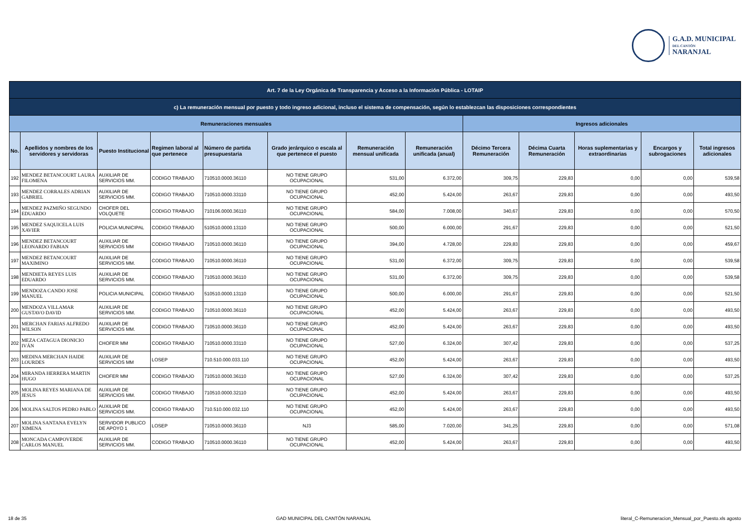G.A.D. MUNICIPAL
DEL CANTÓN
NARANJAL
| Art. 7 de la Ley Orgánica de Transparencia y Acceso a la Información Pública - LOTAIP | | | | | | | | | | | | |
| c) La remuneración mensual por puesto y todo ingreso adicional, incluso el sistema de compensación, según lo establezcan las disposiciones correspondientes | | | | | | | | | | | | |
| Remuneraciones mensuales | | | | | | | | Ingresos adicionales | | | | |
| No. | Apellidos y nombres de los servidores y servidoras | Puesto Institucional | Regimen laboral al que pertenece | Número de partida presupuestaria | Grado jerárquico o escala al que pertenece el puesto | Remuneración mensual unificada | Remuneración unificada (anual) | Décimo Tercera Remuneración | Décima Cuarta Remuneración | Horas suplementarias y extraordinarias | Encargos y subrogaciones | Total ingresos adicionales |
| 192 | MENDEZ BETANCOURT LAURA FILOMENA | AUXILIAR DE SERVICIOS MM. | CODIGO TRABAJO | 710510.0000.36110 | NO TIENE GRUPO OCUPACIONAL | 531,00 | 6.372,00 | 309,75 | 229,83 | 0,00 | 0,00 | 539,58 |
| 193 | MENDEZ CORRALES ADRIAN GABRIEL | AUXILIAR DE SERVICIOS MM. | CODIGO TRABAJO | 710510.0000.33110 | NO TIENE GRUPO OCUPACIONAL | 452,00 | 5.424,00 | 263,67 | 229,83 | 0,00 | 0,00 | 493,50 |
| 194 | MENDEZ PAZMIÑO SEGUNDO EDUARDO | CHOFER DEL VOLQUETE | CODIGO TRABAJO | 710106.0000.36110 | NO TIENE GRUPO OCUPACIONAL | 584,00 | 7.008,00 | 340,67 | 229,83 | 0,00 | 0,00 | 570,50 |
| 195 | MENDEZ SAQUICELA LUIS XAVIER | POLICIA MUNICIPAL | CODIGO TRABAJO | 510510.0000.13110 | NO TIENE GRUPO OCUPACIONAL | 500,00 | 6.000,00 | 291,67 | 229,83 | 0,00 | 0,00 | 521,50 |
| 196 | MENDEZ BETANCOURT LEONARDO FABIAN | AUXILIAR DE SERVICIOS MM | CODIGO TRABAJO | 710510.0000.36110 | NO TIENE GRUPO OCUPACIONAL | 394,00 | 4.728,00 | 229,83 | 229,83 | 0,00 | 0,00 | 459,67 |
| 197 | MENDEZ BETANCOURT MAXIMINO | AUXILIAR DE SERVICIOS MM. | CODIGO TRABAJO | 710510.0000.36110 | NO TIENE GRUPO OCUPACIONAL | 531,00 | 6.372,00 | 309,75 | 229,83 | 0,00 | 0,00 | 539,58 |
| 198 | MENDIETA REYES LUIS EDUARDO | AUXILIAR DE SERVICIOS MM. | CODIGO TRABAJO | 710510.0000.36110 | NO TIENE GRUPO OCUPACIONAL | 531,00 | 6.372,00 | 309,75 | 229,83 | 0,00 | 0,00 | 539,58 |
| 199 | MENDOZA CANDO JOSE MANUEL | POLICIA MUNICIPAL | CODIGO TRABAJO | 510510.0000.13110 | NO TIENE GRUPO OCUPACIONAL | 500,00 | 6.000,00 | 291,67 | 229,83 | 0,00 | 0,00 | 521,50 |
| 200 | MENDOZA VILLAMAR GUSTAVO DAVID | AUXILIAR DE SERVICIOS MM. | CODIGO TRABAJO | 710510.0000.36110 | NO TIENE GRUPO OCUPACIONAL | 452,00 | 5.424,00 | 263,67 | 229,83 | 0,00 | 0,00 | 493,50 |
| 201 | MERCHAN FARIAS ALFREDO WILSON | AUXILIAR DE SERVICIOS MM. | CODIGO TRABAJO | 710510.0000.36110 | NO TIENE GRUPO OCUPACIONAL | 452,00 | 5.424,00 | 263,67 | 229,83 | 0,00 | 0,00 | 493,50 |
| 202 | MEZA CATAGUA DIONICIO IVÁN | CHOFER MM | CODIGO TRABAJO | 710510.0000.33110 | NO TIENE GRUPO OCUPACIONAL | 527,00 | 6.324,00 | 307,42 | 229,83 | 0,00 | 0,00 | 537,25 |
| 203 | MEDINA MERCHAN HAIDE LOURDES | AUXILIAR DE SERVICIOS MM | LOSEP | 710.510.000.033.110 | NO TIENE GRUPO OCUPACIONAL | 452,00 | 5.424,00 | 263,67 | 229,83 | 0,00 | 0,00 | 493,50 |
| 204 | MIRANDA HERRERA MARTIN HUGO | CHOFER MM | CODIGO TRABAJO | 710510.0000.36110 | NO TIENE GRUPO OCUPACIONAL | 527,00 | 6.324,00 | 307,42 | 229,83 | 0,00 | 0,00 | 537,25 |
| 205 | MOLINA REYES MARIANA DE JESUS | AUXILIAR DE SERVICIOS MM. | CODIGO TRABAJO | 710510.0000.32110 | NO TIENE GRUPO OCUPACIONAL | 452,00 | 5.424,00 | 263,67 | 229,83 | 0,00 | 0,00 | 493,50 |
| 206 | MOLINA SALTOS PEDRO PABLO | AUXILIAR DE SERVICIOS MM. | CODIGO TRABAJO | 710.510.000.032.110 | NO TIENE GRUPO OCUPACIONAL | 452,00 | 5.424,00 | 263,67 | 229,83 | 0,00 | 0,00 | 493,50 |
| 207 | MOLINA SANTANA EVELYN XIMENA | SERVIDOR PUBLICO DE APOYO 1 | LOSEP | 710510.0000.36110 | NJ3 | 585,00 | 7.020,00 | 341,25 | 229,83 | 0,00 | 0,00 | 571,08 |
| 208 | MONCADA CAMPOVERDE CARLOS MANUEL | AUXILIAR DE SERVICIOS MM. | CODIGO TRABAJO | 710510.0000.36110 | NO TIENE GRUPO OCUPACIONAL | 452,00 | 5.424,00 | 263,67 | 229,83 | 0,00 | 0,00 | 493,50 |
18 de 35 GAD MUNICIPAL DEL CANTÓN NARANJAL literal_C-Remuneracion_Mensual_por_Puesto.xls agosto